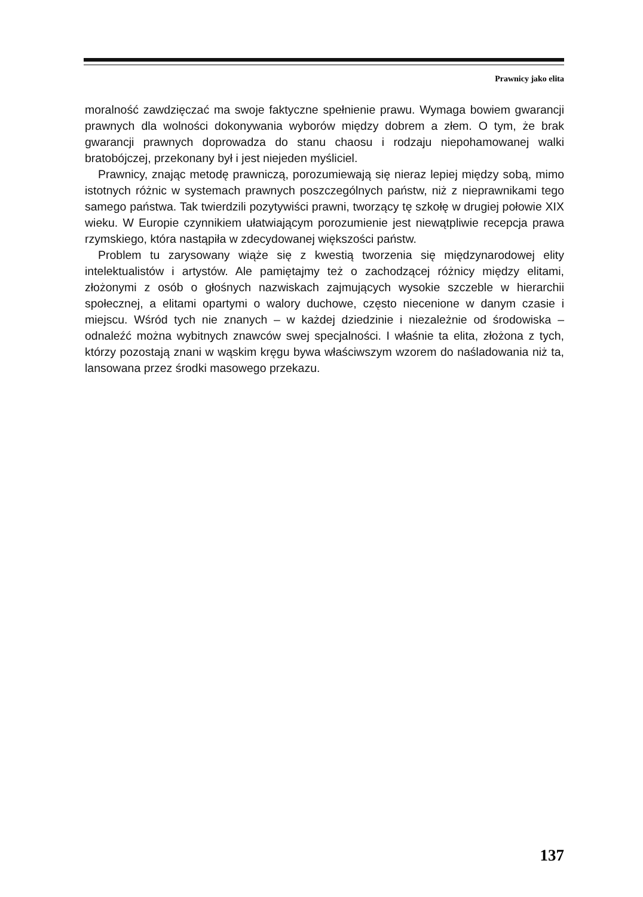Prawnicy jako elita
moralność zawdzięczać ma swoje faktyczne spełnienie prawu. Wymaga bowiem gwarancji prawnych dla wolności dokonywania wyborów między dobrem a złem. O tym, że brak gwarancji prawnych doprowadza do stanu chaosu i rodzaju niepohamowanej walki bratobójczej, przekonany był i jest niejeden myśliciel.
Prawnicy, znając metodę prawniczą, porozumiewają się nieraz lepiej między sobą, mimo istotnych różnic w systemach prawnych poszczególnych państw, niż z nieprawnikami tego samego państwa. Tak twierdzili pozytywiści prawni, tworzący tę szkołę w drugiej połowie XIX wieku. W Europie czynnikiem ułatwiającym porozumienie jest niewątpliwie recepcja prawa rzymskiego, która nastąpiła w zdecydowanej większości państw.
Problem tu zarysowany wiąże się z kwestią tworzenia się międzynarodowej elity intelektualistów i artystów. Ale pamiętajmy też o zachodzącej różnicy między elitami, złożonymi z osób o głośnych nazwiskach zajmujących wysokie szczeble w hierarchii społecznej, a elitami opartymi o walory duchowe, często niecenione w danym czasie i miejscu. Wśród tych nie znanych – w każdej dziedzinie i niezależnie od środowiska – odnaleźć można wybitnych znawców swej specjalności. I właśnie ta elita, złożona z tych, którzy pozostają znani w wąskim kręgu bywa właściwszym wzorem do naśladowania niż ta, lansowana przez środki masowego przekazu.
137